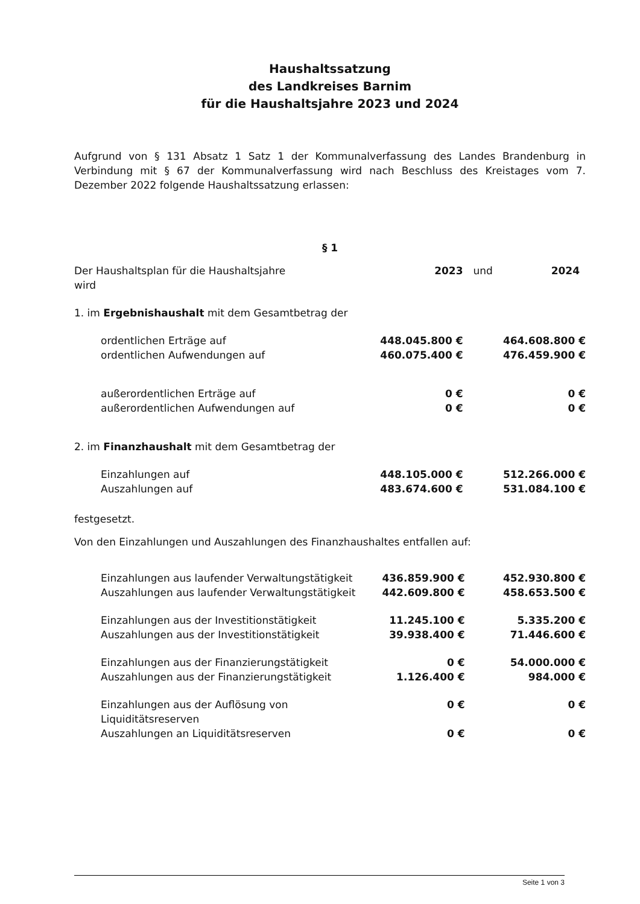Haushaltssatzung
des Landkreises Barnim
für die Haushaltsjahre 2023 und 2024
Aufgrund von § 131 Absatz 1 Satz 1 der Kommunalverfassung des Landes Brandenburg in Verbindung mit § 67 der Kommunalverfassung wird nach Beschluss des Kreistages vom 7. Dezember 2022 folgende Haushaltssatzung erlassen:
§ 1
| Der Haushaltsplan für die Haushaltsjahre wird | 2023 | und | 2024 |
| 1. im Ergebnishaushalt mit dem Gesamtbetrag der | | | |
| ordentlichen Erträge auf | 448.045.800 € | | 464.608.800 € |
| ordentlichen Aufwendungen auf | 460.075.400 € | | 476.459.900 € |
| außerordentlichen Erträge auf | 0 € | | 0 € |
| außerordentlichen Aufwendungen auf | 0 € | | 0 € |
| 2. im Finanzhaushalt mit dem Gesamtbetrag der | | | |
| Einzahlungen auf | 448.105.000 € | | 512.266.000 € |
| Auszahlungen auf | 483.674.600 € | | 531.084.100 € |
festgesetzt.
Von den Einzahlungen und Auszahlungen des Finanzhaushaltes entfallen auf:
| Einzahlungen aus laufender Verwaltungstätigkeit | 436.859.900 € | | 452.930.800 € |
| Auszahlungen aus laufender Verwaltungstätigkeit | 442.609.800 € | | 458.653.500 € |
| Einzahlungen aus der Investitionstätigkeit | 11.245.100 € | | 5.335.200 € |
| Auszahlungen aus der Investitionstätigkeit | 39.938.400 € | | 71.446.600 € |
| Einzahlungen aus der Finanzierungstätigkeit | 0 € | | 54.000.000 € |
| Auszahlungen aus der Finanzierungstätigkeit | 1.126.400 € | | 984.000 € |
| Einzahlungen aus der Auflösung von Liquiditätsreserven | 0 € | | 0 € |
| Auszahlungen an Liquiditätsreserven | 0 € | | 0 € |
Seite 1 von 3